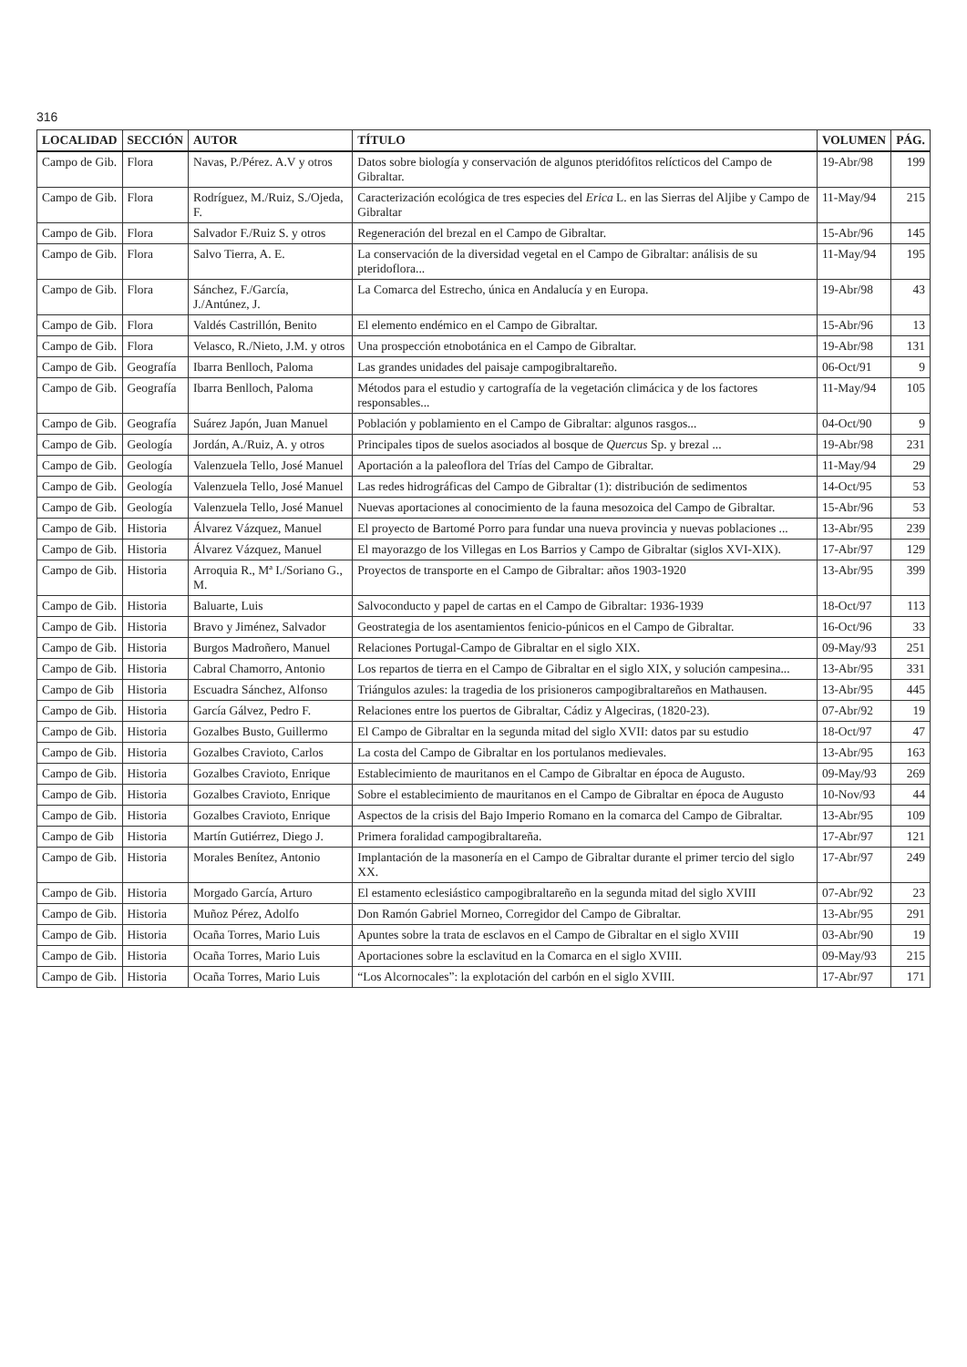316
| LOCALIDAD | SECCIÓN | AUTOR | TÍTULO | VOLUMEN | PÁG. |
| --- | --- | --- | --- | --- | --- |
| Campo de Gib. | Flora | Navas, P./Pérez. A.V y otros | Datos sobre biología y conservación de algunos pteridófitos relícticos del Campo de Gibraltar. | 19-Abr/98 | 199 |
| Campo de Gib. | Flora | Rodríguez, M./Ruiz, S./Ojeda, F. | Caracterización ecológica de tres especies del Erica L. en las Sierras del Aljibe y Campo de Gibraltar | 11-May/94 | 215 |
| Campo de Gib. | Flora | Salvador F./Ruiz S. y otros | Regeneración del brezal en el Campo de Gibraltar. | 15-Abr/96 | 145 |
| Campo de Gib. | Flora | Salvo Tierra, A. E. | La conservación de la diversidad vegetal en el Campo de Gibraltar: análisis de su pteridoflora... | 11-May/94 | 195 |
| Campo de Gib. | Flora | Sánchez, F./García, J./Antúnez, J. | La Comarca del Estrecho, única en Andalucía y en Europa. | 19-Abr/98 | 43 |
| Campo de Gib. | Flora | Valdés Castrillón, Benito | El elemento endémico en el Campo de Gibraltar. | 15-Abr/96 | 13 |
| Campo de Gib. | Flora | Velasco, R./Nieto, J.M. y otros | Una prospección etnobotánica en el Campo de Gibraltar. | 19-Abr/98 | 131 |
| Campo de Gib. | Geografía | Ibarra Benlloch, Paloma | Las grandes unidades del paisaje campogibraltareño. | 06-Oct/91 | 9 |
| Campo de Gib. | Geografía | Ibarra Benlloch, Paloma | Métodos para el estudio y cartografía de la vegetación climácica y de los factores responsables... | 11-May/94 | 105 |
| Campo de Gib. | Geografía | Suárez Japón, Juan Manuel | Población y poblamiento en el Campo de Gibraltar: algunos rasgos... | 04-Oct/90 | 9 |
| Campo de Gib. | Geología | Jordán, A./Ruiz, A. y otros | Principales tipos de suelos asociados al bosque de Quercus Sp. y brezal ... | 19-Abr/98 | 231 |
| Campo de Gib. | Geología | Valenzuela Tello, José Manuel | Aportación a la paleoflora del Trías del Campo de Gibraltar. | 11-May/94 | 29 |
| Campo de Gib. | Geología | Valenzuela Tello, José Manuel | Las redes hidrográficas del Campo de Gibraltar (1): distribución de sedimentos | 14-Oct/95 | 53 |
| Campo de Gib. | Geología | Valenzuela Tello, José Manuel | Nuevas aportaciones al conocimiento de la fauna mesozoica del Campo de Gibraltar. | 15-Abr/96 | 53 |
| Campo de Gib. | Historia | Álvarez Vázquez, Manuel | El proyecto de Bartomé Porro para fundar una nueva provincia y nuevas poblaciones ... | 13-Abr/95 | 239 |
| Campo de Gib. | Historia | Álvarez Vázquez, Manuel | El mayorazgo de los Villegas en Los Barrios y Campo de Gibraltar (siglos XVI-XIX). | 17-Abr/97 | 129 |
| Campo de Gib. | Historia | Arroquia R., Mª I./Soriano G., M. | Proyectos de transporte en el Campo de Gibraltar: años 1903-1920 | 13-Abr/95 | 399 |
| Campo de Gib. | Historia | Baluarte, Luis | Salvoconducto y papel de cartas en el Campo de Gibraltar: 1936-1939 | 18-Oct/97 | 113 |
| Campo de Gib. | Historia | Bravo y Jiménez, Salvador | Geostrategia de los asentamientos fenicio-púnicos en el Campo de Gibraltar. | 16-Oct/96 | 33 |
| Campo de Gib. | Historia | Burgos Madroñero, Manuel | Relaciones Portugal-Campo de Gibraltar en el siglo XIX. | 09-May/93 | 251 |
| Campo de Gib. | Historia | Cabral Chamorro, Antonio | Los repartos de tierra en el Campo de Gibraltar en el siglo XIX, y solución campesina... | 13-Abr/95 | 331 |
| Campo de Gib | Historia | Escuadra Sánchez, Alfonso | Triángulos azules: la tragedia de los prisioneros campogibraltareños en Mathausen. | 13-Abr/95 | 445 |
| Campo de Gib. | Historia | García Gálvez, Pedro F. | Relaciones entre los puertos de Gibraltar, Cádiz y Algeciras, (1820-23). | 07-Abr/92 | 19 |
| Campo de Gib. | Historia | Gozalbes Busto, Guillermo | El Campo de Gibraltar en la segunda mitad del siglo XVII: datos par su estudio | 18-Oct/97 | 47 |
| Campo de Gib. | Historia | Gozalbes Cravioto, Carlos | La costa del Campo de Gibraltar en los portulanos medievales. | 13-Abr/95 | 163 |
| Campo de Gib. | Historia | Gozalbes Cravioto, Enrique | Establecimiento de mauritanos en el Campo de Gibraltar en época de Augusto. | 09-May/93 | 269 |
| Campo de Gib. | Historia | Gozalbes Cravioto, Enrique | Sobre el establecimiento de mauritanos en el Campo de Gibraltar en época de Augusto | 10-Nov/93 | 44 |
| Campo de Gib. | Historia | Gozalbes Cravioto, Enrique | Aspectos de la crisis del Bajo Imperio Romano en la comarca del Campo de Gibraltar. | 13-Abr/95 | 109 |
| Campo de Gib | Historia | Martín Gutiérrez, Diego J. | Primera foralidad campogibraltareña. | 17-Abr/97 | 121 |
| Campo de Gib. | Historia | Morales Benítez, Antonio | Implantación de la masonería en el Campo de Gibraltar durante el primer tercio del siglo XX. | 17-Abr/97 | 249 |
| Campo de Gib. | Historia | Morgado García, Arturo | El estamento eclesiástico campogibraltareño en la segunda mitad del siglo XVIII | 07-Abr/92 | 23 |
| Campo de Gib. | Historia | Muñoz Pérez, Adolfo | Don Ramón Gabriel Morneo, Corregidor del Campo de Gibraltar. | 13-Abr/95 | 291 |
| Campo de Gib. | Historia | Ocaña Torres, Mario Luis | Apuntes sobre la trata de esclavos en el Campo de Gibraltar en el siglo XVIII | 03-Abr/90 | 19 |
| Campo de Gib. | Historia | Ocaña Torres, Mario Luis | Aportaciones sobre la esclavitud en la Comarca en el siglo XVIII. | 09-May/93 | 215 |
| Campo de Gib. | Historia | Ocaña Torres, Mario Luis | “Los Alcornocales”: la explotación del carbón en el siglo XVIII. | 17-Abr/97 | 171 |